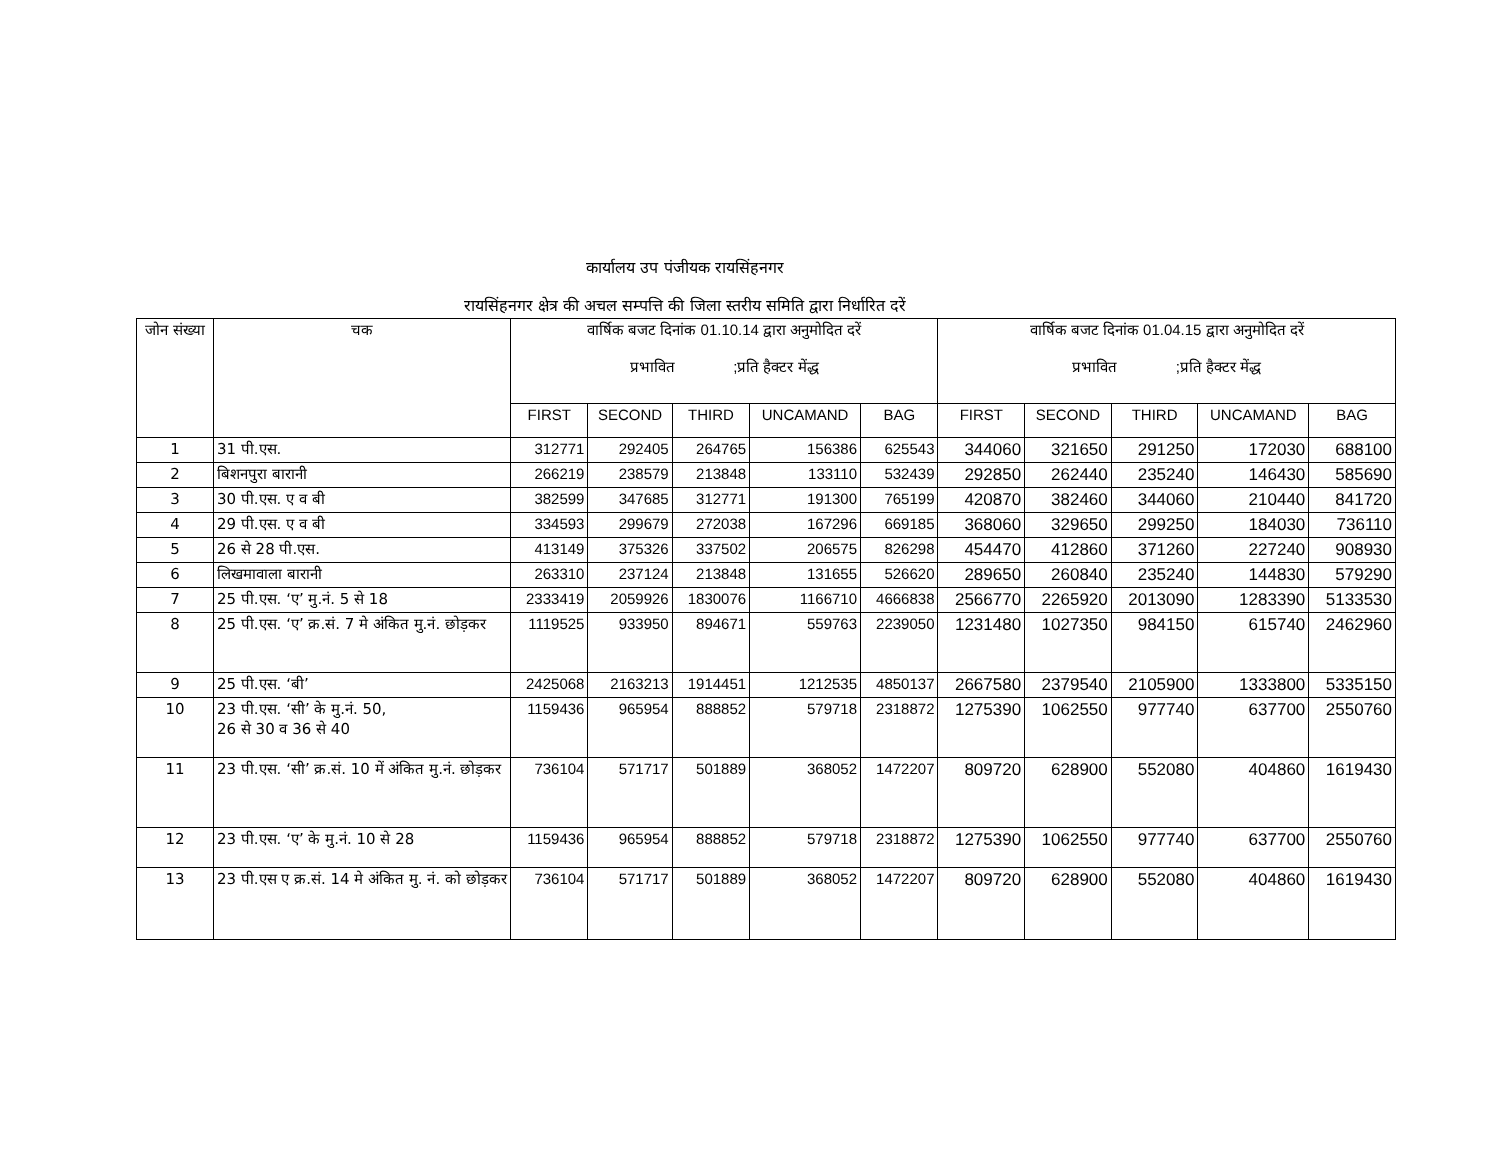कार्यालय उप पंजीयक रायसिंहनगर
रायसिंहनगर क्षेत्र की अचल सम्पत्ति की जिला स्तरीय समिति द्वारा निर्धारित दरें
| जोन संख्या | चक | वार्षिक बजट दिनांक 01.10.14 द्वारा अनुमोदित दरें प्रभावित ;प्रति हैक्टर मेंद्ध | | | | | वार्षिक बजट दिनांक 01.04.15 द्वारा अनुमोदित दरें प्रभावित ;प्रति हैक्टर मेंद्ध | | | | |
| --- | --- | --- | --- | --- | --- | --- | --- | --- | --- | --- | --- |
| | | FIRST | SECOND | THIRD | UNCAMAND | BAG | FIRST | SECOND | THIRD | UNCAMAND | BAG |
| 1 | 31 पी.एस. | 312771 | 292405 | 264765 | 156386 | 625543 | 344060 | 321650 | 291250 | 172030 | 688100 |
| 2 | बिशनपुरा बारानी | 266219 | 238579 | 213848 | 133110 | 532439 | 292850 | 262440 | 235240 | 146430 | 585690 |
| 3 | 30 पी.एस. ए व बी | 382599 | 347685 | 312771 | 191300 | 765199 | 420870 | 382460 | 344060 | 210440 | 841720 |
| 4 | 29 पी.एस. ए व बी | 334593 | 299679 | 272038 | 167296 | 669185 | 368060 | 329650 | 299250 | 184030 | 736110 |
| 5 | 26 से 28 पी.एस. | 413149 | 375326 | 337502 | 206575 | 826298 | 454470 | 412860 | 371260 | 227240 | 908930 |
| 6 | लिखमावाला बारानी | 263310 | 237124 | 213848 | 131655 | 526620 | 289650 | 260840 | 235240 | 144830 | 579290 |
| 7 | 25 पी.एस. ‘ए’ मु.नं. 5 से 18 | 2333419 | 2059926 | 1830076 | 1166710 | 4666838 | 2566770 | 2265920 | 2013090 | 1283390 | 5133530 |
| 8 | 25 पी.एस. ‘ए’ क्र.सं. 7 मे अंकित मु.नं. छोड़कर | 1119525 | 933950 | 894671 | 559763 | 2239050 | 1231480 | 1027350 | 984150 | 615740 | 2462960 |
| 9 | 25 पी.एस. ‘बी’ | 2425068 | 2163213 | 1914451 | 1212535 | 4850137 | 2667580 | 2379540 | 2105900 | 1333800 | 5335150 |
| 10 | 23 पी.एस. ‘सी’ के मु.नं. 50, 26 से 30 व 36 से 40 | 1159436 | 965954 | 888852 | 579718 | 2318872 | 1275390 | 1062550 | 977740 | 637700 | 2550760 |
| 11 | 23 पी.एस. ‘सी’ क्र.सं. 10 में अंकित मु.नं. छोड़कर | 736104 | 571717 | 501889 | 368052 | 1472207 | 809720 | 628900 | 552080 | 404860 | 1619430 |
| 12 | 23 पी.एस. ‘ए’ के मु.नं. 10 से 28 | 1159436 | 965954 | 888852 | 579718 | 2318872 | 1275390 | 1062550 | 977740 | 637700 | 2550760 |
| 13 | 23 पी.एस ए क्र.सं. 14 मे अंकित मु. नं. को छोड़कर | 736104 | 571717 | 501889 | 368052 | 1472207 | 809720 | 628900 | 552080 | 404860 | 1619430 |